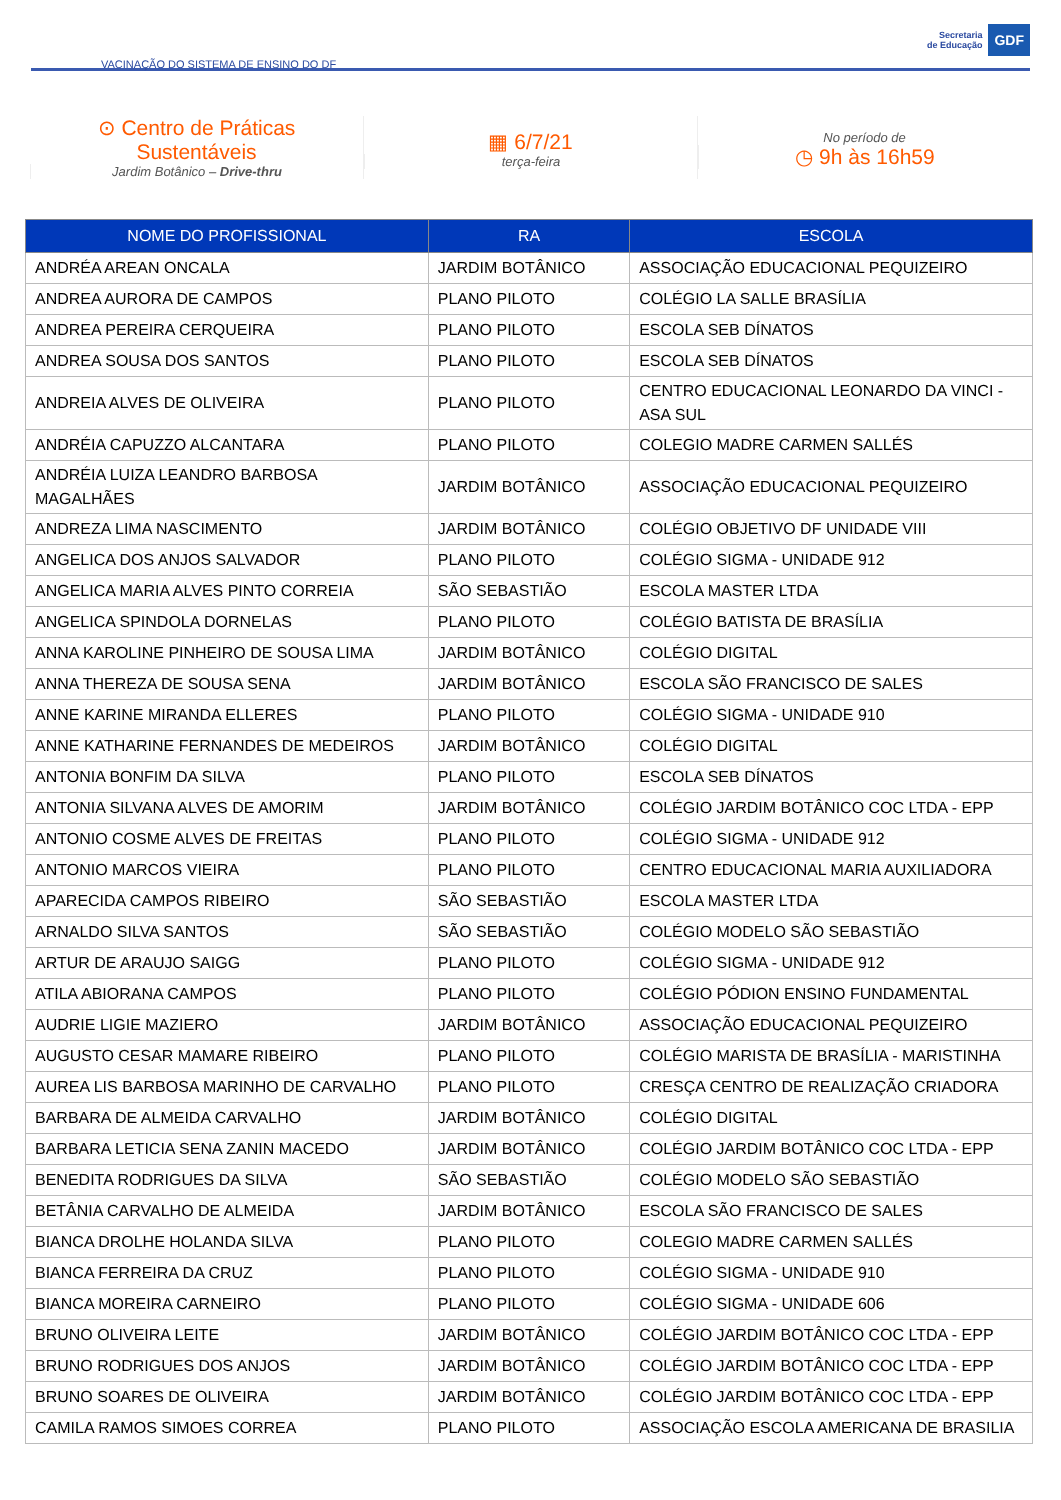VACINAÇÃO DO SISTEMA DE ENSINO DO DF
Secretaria
de Educação
GDF
⊙ Centro de Práticas
Sustentáveis
Jardim Botânico – Drive-thru
▦ 6/7/21
terça-feira
No período de
◷ 9h às 16h59
| NOME DO PROFISSIONAL | RA | ESCOLA |
| --- | --- | --- |
| ANDRÉA AREAN ONCALA | JARDIM BOTÂNICO | ASSOCIAÇÃO EDUCACIONAL PEQUIZEIRO |
| ANDREA AURORA DE CAMPOS | PLANO PILOTO | COLÉGIO LA SALLE BRASÍLIA |
| ANDREA PEREIRA CERQUEIRA | PLANO PILOTO | ESCOLA SEB DÍNATOS |
| ANDREA SOUSA DOS SANTOS | PLANO PILOTO | ESCOLA SEB DÍNATOS |
| ANDREIA ALVES DE OLIVEIRA | PLANO PILOTO | CENTRO EDUCACIONAL LEONARDO DA VINCI - ASA SUL |
| ANDRÉIA CAPUZZO ALCANTARA | PLANO PILOTO | COLEGIO MADRE CARMEN SALLÉS |
| ANDRÉIA LUIZA LEANDRO BARBOSA MAGALHÃES | JARDIM BOTÂNICO | ASSOCIAÇÃO EDUCACIONAL PEQUIZEIRO |
| ANDREZA LIMA NASCIMENTO | JARDIM BOTÂNICO | COLÉGIO OBJETIVO DF UNIDADE VIII |
| ANGELICA DOS ANJOS SALVADOR | PLANO PILOTO | COLÉGIO SIGMA - UNIDADE 912 |
| ANGELICA MARIA ALVES PINTO CORREIA | SÃO SEBASTIÃO | ESCOLA MASTER LTDA |
| ANGELICA SPINDOLA DORNELAS | PLANO PILOTO | COLÉGIO BATISTA DE BRASÍLIA |
| ANNA KAROLINE PINHEIRO DE SOUSA LIMA | JARDIM BOTÂNICO | COLÉGIO DIGITAL |
| ANNA THEREZA DE SOUSA SENA | JARDIM BOTÂNICO | ESCOLA SÃO FRANCISCO DE SALES |
| ANNE KARINE MIRANDA ELLERES | PLANO PILOTO | COLÉGIO SIGMA - UNIDADE 910 |
| ANNE KATHARINE FERNANDES DE MEDEIROS | JARDIM BOTÂNICO | COLÉGIO DIGITAL |
| ANTONIA BONFIM DA SILVA | PLANO PILOTO | ESCOLA SEB DÍNATOS |
| ANTONIA SILVANA ALVES DE AMORIM | JARDIM BOTÂNICO | COLÉGIO JARDIM BOTÂNICO COC LTDA - EPP |
| ANTONIO COSME ALVES DE FREITAS | PLANO PILOTO | COLÉGIO SIGMA - UNIDADE 912 |
| ANTONIO MARCOS VIEIRA | PLANO PILOTO | CENTRO EDUCACIONAL MARIA AUXILIADORA |
| APARECIDA CAMPOS RIBEIRO | SÃO SEBASTIÃO | ESCOLA MASTER LTDA |
| ARNALDO SILVA SANTOS | SÃO SEBASTIÃO | COLÉGIO MODELO SÃO SEBASTIÃO |
| ARTUR DE ARAUJO SAIGG | PLANO PILOTO | COLÉGIO SIGMA - UNIDADE 912 |
| ATILA ABIORANA CAMPOS | PLANO PILOTO | COLÉGIO PÓDION ENSINO FUNDAMENTAL |
| AUDRIE LIGIE MAZIERO | JARDIM BOTÂNICO | ASSOCIAÇÃO EDUCACIONAL PEQUIZEIRO |
| AUGUSTO CESAR MAMARE RIBEIRO | PLANO PILOTO | COLÉGIO MARISTA DE BRASÍLIA - MARISTINHA |
| AUREA LIS BARBOSA MARINHO DE CARVALHO | PLANO PILOTO | CRESÇA CENTRO DE REALIZAÇÃO CRIADORA |
| BARBARA DE ALMEIDA CARVALHO | JARDIM BOTÂNICO | COLÉGIO DIGITAL |
| BARBARA LETICIA SENA ZANIN MACEDO | JARDIM BOTÂNICO | COLÉGIO JARDIM BOTÂNICO COC LTDA - EPP |
| BENEDITA RODRIGUES DA SILVA | SÃO SEBASTIÃO | COLÉGIO MODELO SÃO SEBASTIÃO |
| BETÂNIA CARVALHO DE ALMEIDA | JARDIM BOTÂNICO | ESCOLA SÃO FRANCISCO DE SALES |
| BIANCA DROLHE HOLANDA SILVA | PLANO PILOTO | COLEGIO MADRE CARMEN SALLÉS |
| BIANCA FERREIRA DA CRUZ | PLANO PILOTO | COLÉGIO SIGMA - UNIDADE 910 |
| BIANCA MOREIRA CARNEIRO | PLANO PILOTO | COLÉGIO SIGMA - UNIDADE 606 |
| BRUNO OLIVEIRA LEITE | JARDIM BOTÂNICO | COLÉGIO JARDIM BOTÂNICO COC LTDA - EPP |
| BRUNO RODRIGUES DOS ANJOS | JARDIM BOTÂNICO | COLÉGIO JARDIM BOTÂNICO COC LTDA - EPP |
| BRUNO SOARES DE OLIVEIRA | JARDIM BOTÂNICO | COLÉGIO JARDIM BOTÂNICO COC LTDA - EPP |
| CAMILA RAMOS SIMOES CORREA | PLANO PILOTO | ASSOCIAÇÃO ESCOLA AMERICANA DE BRASILIA |